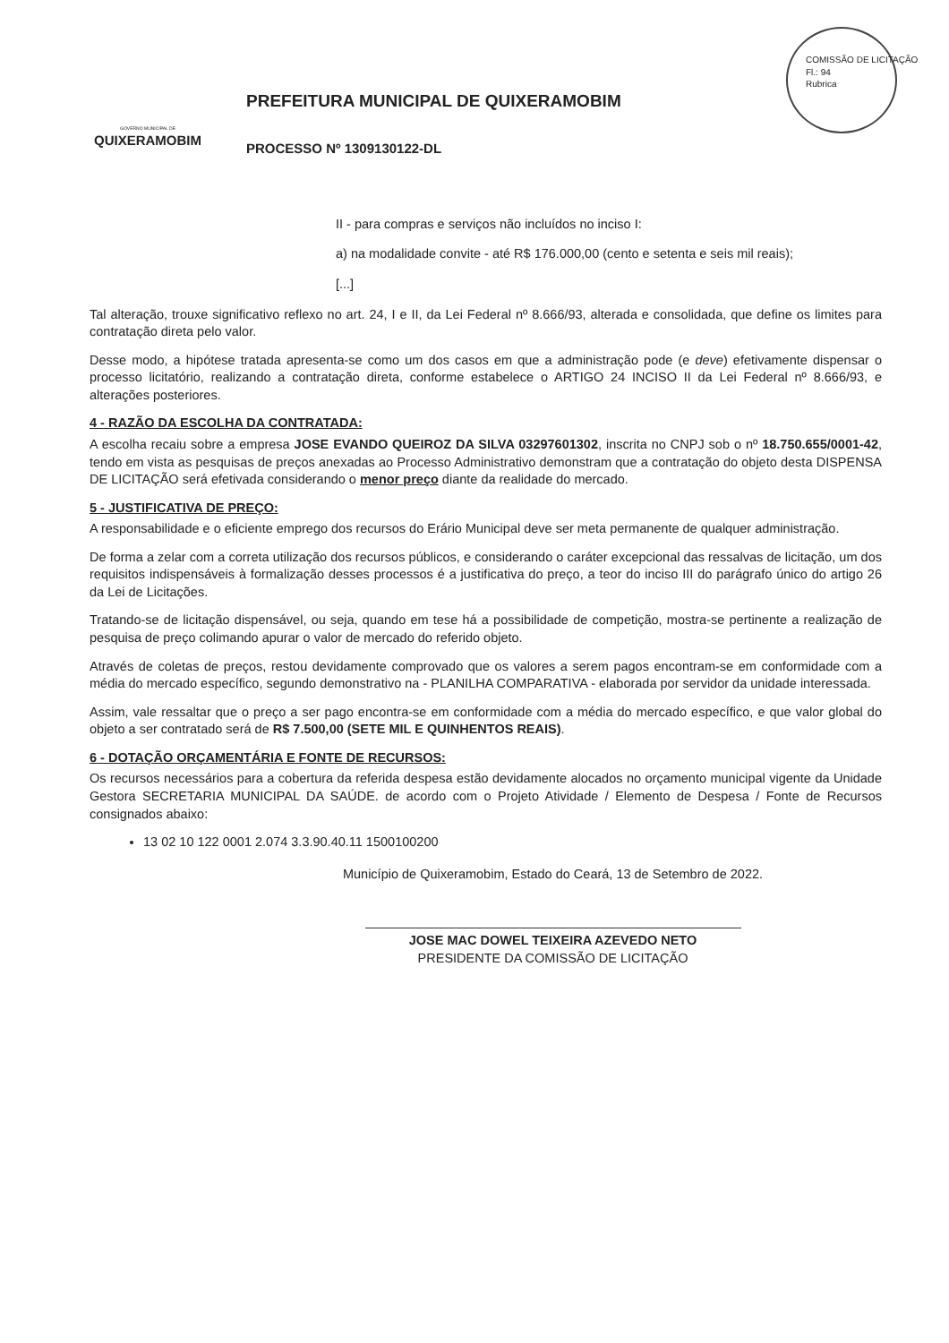COMISSÃO DE LICITAÇÃO
Fl.: 94
Rubrica
GOVERNO MUNICIPAL DE
QUIXERAMOBIM
PREFEITURA MUNICIPAL DE QUIXERAMOBIM
PROCESSO Nº 1309130122-DL
II - para compras e serviços não incluídos no inciso I:
a) na modalidade convite - até R$ 176.000,00 (cento e setenta e seis mil reais);
[...]
Tal alteração, trouxe significativo reflexo no art. 24, I e II, da Lei Federal nº 8.666/93, alterada e consolidada, que define os limites para contratação direta pelo valor.
Desse modo, a hipótese tratada apresenta-se como um dos casos em que a administração pode (e deve) efetivamente dispensar o processo licitatório, realizando a contratação direta, conforme estabelece o ARTIGO 24 INCISO II da Lei Federal nº 8.666/93, e alterações posteriores.
4 - RAZÃO DA ESCOLHA DA CONTRATADA:
A escolha recaiu sobre a empresa JOSE EVANDO QUEIROZ DA SILVA 03297601302, inscrita no CNPJ sob o nº 18.750.655/0001-42, tendo em vista as pesquisas de preços anexadas ao Processo Administrativo demonstram que a contratação do objeto desta DISPENSA DE LICITAÇÃO será efetivada considerando o menor preço diante da realidade do mercado.
5 - JUSTIFICATIVA DE PREÇO:
A responsabilidade e o eficiente emprego dos recursos do Erário Municipal deve ser meta permanente de qualquer administração.
De forma a zelar com a correta utilização dos recursos públicos, e considerando o caráter excepcional das ressalvas de licitação, um dos requisitos indispensáveis à formalização desses processos é a justificativa do preço, a teor do inciso III do parágrafo único do artigo 26 da Lei de Licitações.
Tratando-se de licitação dispensável, ou seja, quando em tese há a possibilidade de competição, mostra-se pertinente a realização de pesquisa de preço colimando apurar o valor de mercado do referido objeto.
Através de coletas de preços, restou devidamente comprovado que os valores a serem pagos encontram-se em conformidade com a média do mercado específico, segundo demonstrativo na - PLANILHA COMPARATIVA - elaborada por servidor da unidade interessada.
Assim, vale ressaltar que o preço a ser pago encontra-se em conformidade com a média do mercado específico, e que valor global do objeto a ser contratado será de R$ 7.500,00 (SETE MIL E QUINHENTOS REAIS).
6 - DOTAÇÃO ORÇAMENTÁRIA E FONTE DE RECURSOS:
Os recursos necessários para a cobertura da referida despesa estão devidamente alocados no orçamento municipal vigente da Unidade Gestora SECRETARIA MUNICIPAL DA SAÚDE. de acordo com o Projeto Atividade / Elemento de Despesa / Fonte de Recursos consignados abaixo:
13 02 10 122 0001 2.074 3.3.90.40.11 1500100200
Município de Quixeramobim, Estado do Ceará, 13 de Setembro de 2022.
JOSE MAC DOWEL TEIXEIRA AZEVEDO NETO
PRESIDENTE DA COMISSÃO DE LICITAÇÃO